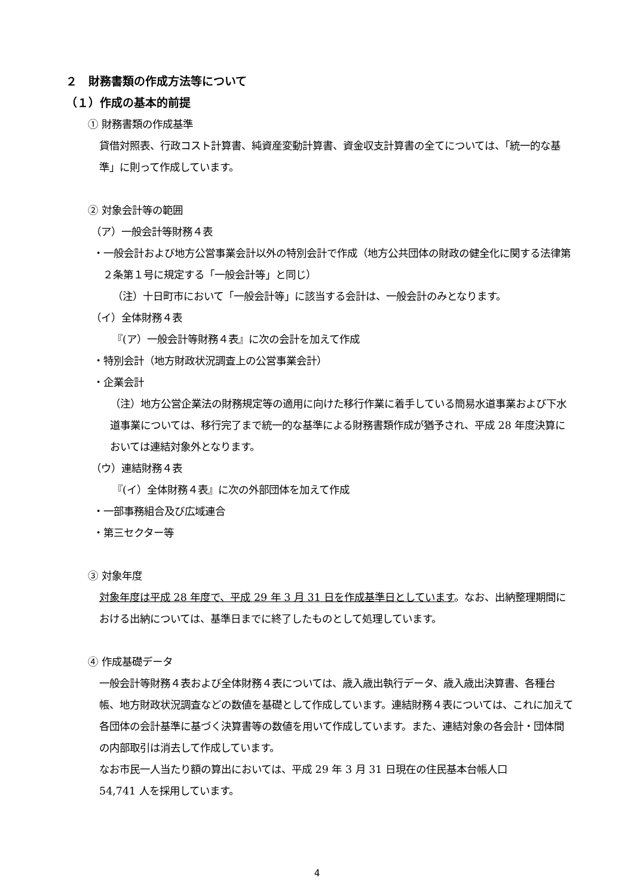２　財務書類の作成方法等について
（１）作成の基本的前提
① 財務書類の作成基準
貸借対照表、行政コスト計算書、純資産変動計算書、資金収支計算書の全てについては、「統一的な基準」に則って作成しています。
② 対象会計等の範囲
（ア）一般会計等財務４表
・一般会計および地方公営事業会計以外の特別会計で作成（地方公共団体の財政の健全化に関する法律第２条第１号に規定する「一般会計等」と同じ）
（注）十日町市において「一般会計等」に該当する会計は、一般会計のみとなります。
（イ）全体財務４表
『(ア）一般会計等財務４表』に次の会計を加えて作成
・特別会計（地方財政状況調査上の公営事業会計）
・企業会計
（注）地方公営企業法の財務規定等の適用に向けた移行作業に着手している簡易水道事業および下水道事業については、移行完了まで統一的な基準による財務書類作成が猶予され、平成 28 年度決算においては連結対象外となります。
（ウ）連結財務４表
『(イ）全体財務４表』に次の外部団体を加えて作成
・一部事務組合及び広域連合
・第三セクター等
③ 対象年度
対象年度は平成 28 年度で、平成 29 年 3 月 31 日を作成基準日としています。なお、出納整理期間における出納については、基準日までに終了したものとして処理しています。
④ 作成基礎データ
一般会計等財務４表および全体財務４表については、歳入歳出執行データ、歳入歳出決算書、各種台帳、地方財政状況調査などの数値を基礎として作成しています。連結財務４表については、これに加えて各団体の会計基準に基づく決算書等の数値を用いて作成しています。また、連結対象の各会計・団体間の内部取引は消去して作成しています。
なお市民一人当たり額の算出においては、平成 29 年 3 月 31 日現在の住民基本台帳人口
54,741 人を採用しています。
4